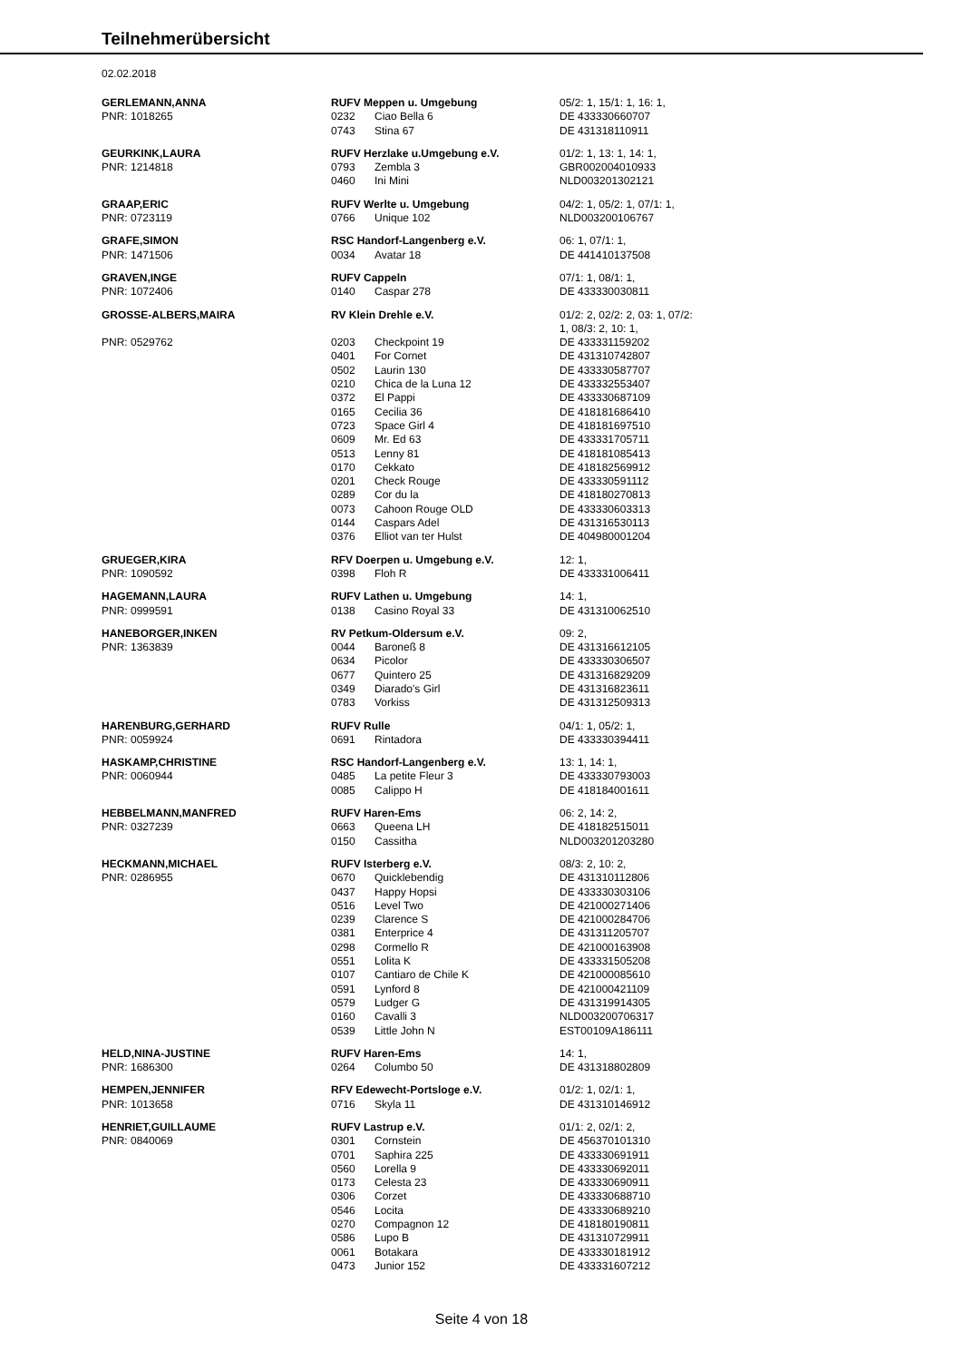Teilnehmerübersicht
02.02.2018
| GERLEMANN,ANNA | RUFV Meppen u. Umgebung | | 05/2: 1, 15/1: 1, 16: 1, |
| PNR: 1018265 | 0232 | Ciao Bella 6 | DE 433330660707 |
| | 0743 | Stina 67 | DE 431318110911 |
| GEURKINK,LAURA | RUFV Herzlake u.Umgebung e.V. | | 01/2: 1, 13: 1, 14: 1, |
| PNR: 1214818 | 0793 | Zembla 3 | GBR002004010933 |
| | 0460 | Ini Mini | NLD003201302121 |
| GRAAP,ERIC | RUFV Werlte u. Umgebung | | 04/2: 1, 05/2: 1, 07/1: 1, |
| PNR: 0723119 | 0766 | Unique 102 | NLD003200106767 |
| GRAFE,SIMON | RSC Handorf-Langenberg e.V. | | 06: 1, 07/1: 1, |
| PNR: 1471506 | 0034 | Avatar 18 | DE 441410137508 |
| GRAVEN,INGE | RUFV Cappeln | | 07/1: 1, 08/1: 1, |
| PNR: 1072406 | 0140 | Caspar 278 | DE 433330030811 |
| GROSSE-ALBERS,MAIRA | RV Klein Drehle e.V. | | 01/2: 2, 02/2: 2, 03: 1, 07/2: 1, 08/3: 2, 10: 1, |
| PNR: 0529762 | 0203 | Checkpoint 19 | DE 433331159202 |
| | 0401 | For Cornet | DE 431310742807 |
| | 0502 | Laurin 130 | DE 433330587707 |
| | 0210 | Chica de la Luna 12 | DE 433332553407 |
| | 0372 | El Pappi | DE 433330687109 |
| | 0165 | Cecilia 36 | DE 418181686410 |
| | 0723 | Space Girl 4 | DE 418181697510 |
| | 0609 | Mr. Ed 63 | DE 433331705711 |
| | 0513 | Lenny 81 | DE 418181085413 |
| | 0170 | Cekkato | DE 418182569912 |
| | 0201 | Check Rouge | DE 433330591112 |
| | 0289 | Cor du la | DE 418180270813 |
| | 0073 | Cahoon Rouge OLD | DE 433330603313 |
| | 0144 | Caspars Adel | DE 431316530113 |
| | 0376 | Elliot van ter Hulst | DE 404980001204 |
| GRUEGER,KIRA | RFV Doerpen u. Umgebung e.V. | | 12: 1, |
| PNR: 1090592 | 0398 | Floh R | DE 433331006411 |
| HAGEMANN,LAURA | RUFV Lathen u. Umgebung | | 14: 1, |
| PNR: 0999591 | 0138 | Casino Royal 33 | DE 431310062510 |
| HANEBORGER,INKEN | RV Petkum-Oldersum e.V. | | 09: 2, |
| PNR: 1363839 | 0044 | Baroneß 8 | DE 431316612105 |
| | 0634 | Picolor | DE 433330306507 |
| | 0677 | Quintero 25 | DE 431316829209 |
| | 0349 | Diarado's Girl | DE 431316823611 |
| | 0783 | Vorkiss | DE 431312509313 |
| HARENBURG,GERHARD | RUFV Rulle | | 04/1: 1, 05/2: 1, |
| PNR: 0059924 | 0691 | Rintadora | DE 433330394411 |
| HASKAMP,CHRISTINE | RSC Handorf-Langenberg e.V. | | 13: 1, 14: 1, |
| PNR: 0060944 | 0485 | La petite Fleur 3 | DE 433330793003 |
| | 0085 | Calippo H | DE 418184001611 |
| HEBBELMANN,MANFRED | RUFV Haren-Ems | | 06: 2, 14: 2, |
| PNR: 0327239 | 0663 | Queena LH | DE 418182515011 |
| | 0150 | Cassitha | NLD003201203280 |
| HECKMANN,MICHAEL | RUFV Isterberg e.V. | | 08/3: 2, 10: 2, |
| PNR: 0286955 | 0670 | Quicklebendig | DE 431310112806 |
| | 0437 | Happy Hopsi | DE 433330303106 |
| | 0516 | Level Two | DE 421000271406 |
| | 0239 | Clarence S | DE 421000284706 |
| | 0381 | Enterprice 4 | DE 431311205707 |
| | 0298 | Cormello R | DE 421000163908 |
| | 0551 | Lolita K | DE 433331505208 |
| | 0107 | Cantiaro de Chile K | DE 421000085610 |
| | 0591 | Lynford 8 | DE 421000421109 |
| | 0579 | Ludger G | DE 431319914305 |
| | 0160 | Cavalli 3 | NLD003200706317 |
| | 0539 | Little John N | EST00109A186111 |
| HELD,NINA-JUSTINE | RUFV Haren-Ems | | 14: 1, |
| PNR: 1686300 | 0264 | Columbo 50 | DE 431318802809 |
| HEMPEN,JENNIFER | RFV Edewecht-Portsloge e.V. | | 01/2: 1, 02/1: 1, |
| PNR: 1013658 | 0716 | Skyla 11 | DE 431310146912 |
| HENRIET,GUILLAUME | RUFV Lastrup e.V. | | 01/1: 2, 02/1: 2, |
| PNR: 0840069 | 0301 | Cornstein | DE 456370101310 |
| | 0701 | Saphira 225 | DE 433330691911 |
| | 0560 | Lorella 9 | DE 433330692011 |
| | 0173 | Celesta 23 | DE 433330690911 |
| | 0306 | Corzet | DE 433330688710 |
| | 0546 | Locita | DE 433330689210 |
| | 0270 | Compagnon 12 | DE 418180190811 |
| | 0586 | Lupo B | DE 431310729911 |
| | 0061 | Botakara | DE 433330181912 |
| | 0473 | Junior 152 | DE 433331607212 |
Seite 4 von 18